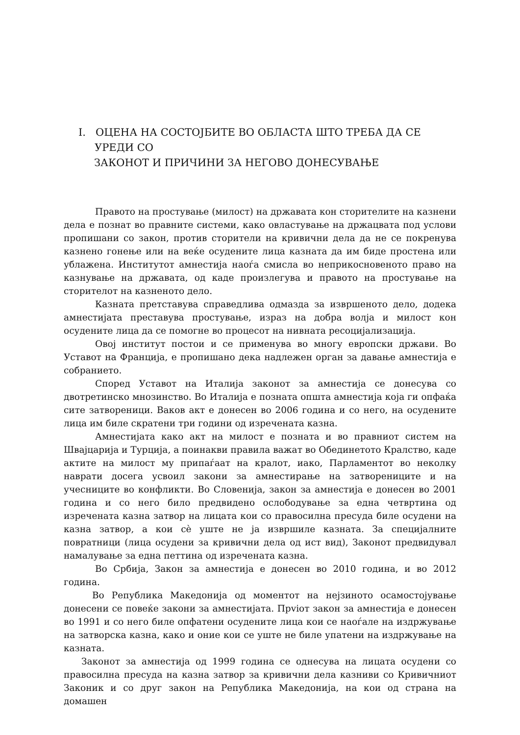I. ОЦЕНА НА СОСТОЈБИТЕ ВО ОБЛАСТА ШТО ТРЕБА ДА СЕ УРЕДИ СО
ЗАКОНОТ И ПРИЧИНИ ЗА НЕГОВО ДОНЕСУВАЊЕ
Правото на простување (милост) на државата кон сторителите на казнени дела е познат во правните системи, како овластување на држацвата под услови пропишани со закон, против сторители на кривични дела да не се покренува казнено гонење или на веќе осудените лица казната да им биде простена или ублажена. Институтот амнестија наоѓа смисла во неприкосновеното право на казнување на државата, од каде произлегува и правото на простување на сторителот на казненото дело.
Казната претставува справедлива одмазда за извршеното дело, додека амнестијата преставува простување, израз на добра волја и милост кон осудените лица да се помогне во процесот на нивната ресоцијализација.
Овој институт постои и се применува во многу европски држави. Во Уставот на Франција, е пропишано дека надлежен орган за давање амнестија е собранието.
Според Уставот на Италија законот за амнестија се донесува со двотретинско мнозинство. Во Италија е позната општа амнестија која ги опфаќа сите затвореници. Ваков акт е донесен во 2006 година и со него, на осудените лица им биле скратени три години од изречената казна.
Амнестијата како акт на милост е позната и во правниот систем на Швајцарија и Турција, а поинакви правила важат во Обединетото Кралство, каде актите на милост му припаѓаат на кралот, иако, Парламентот во неколку наврати досега усвоил закони за амнестирање на затворениците и на учесниците во конфликти. Во Словенија, закон за амнестија е донесен во 2001 година и со него било предвидено ослободување за една четвртина од изречената казна затвор на лицата кои со правосилна пресуда биле осудени на казна затвор, а кои сѐ уште не ја извршиле казната. За специјалните повратници (лица осудени за кривични дела од ист вид), Законот предвидувал намалување за една петтина од изречената казна.
Во Србија, Закон за амнестија е донесен во 2010 година, и во 2012 година.
Во Република Македонија од моментот на нејзиното осамостојување донесени се повеќе закони за амнестијата. Прviот закон за амнестија е донесен во 1991 и со него биле опфатени осудените лица кои се наоѓале на издржување на затворска казна, како и оние кои се уште не биле упатени на издржување на казната.
Законот за амнестија од 1999 година се однесува на лицата осудени со правосилна пресуда на казна затвор за кривични дела казниви со Кривичниот Законик и со друг закон на Република Македонија, на кои од страна на домашен